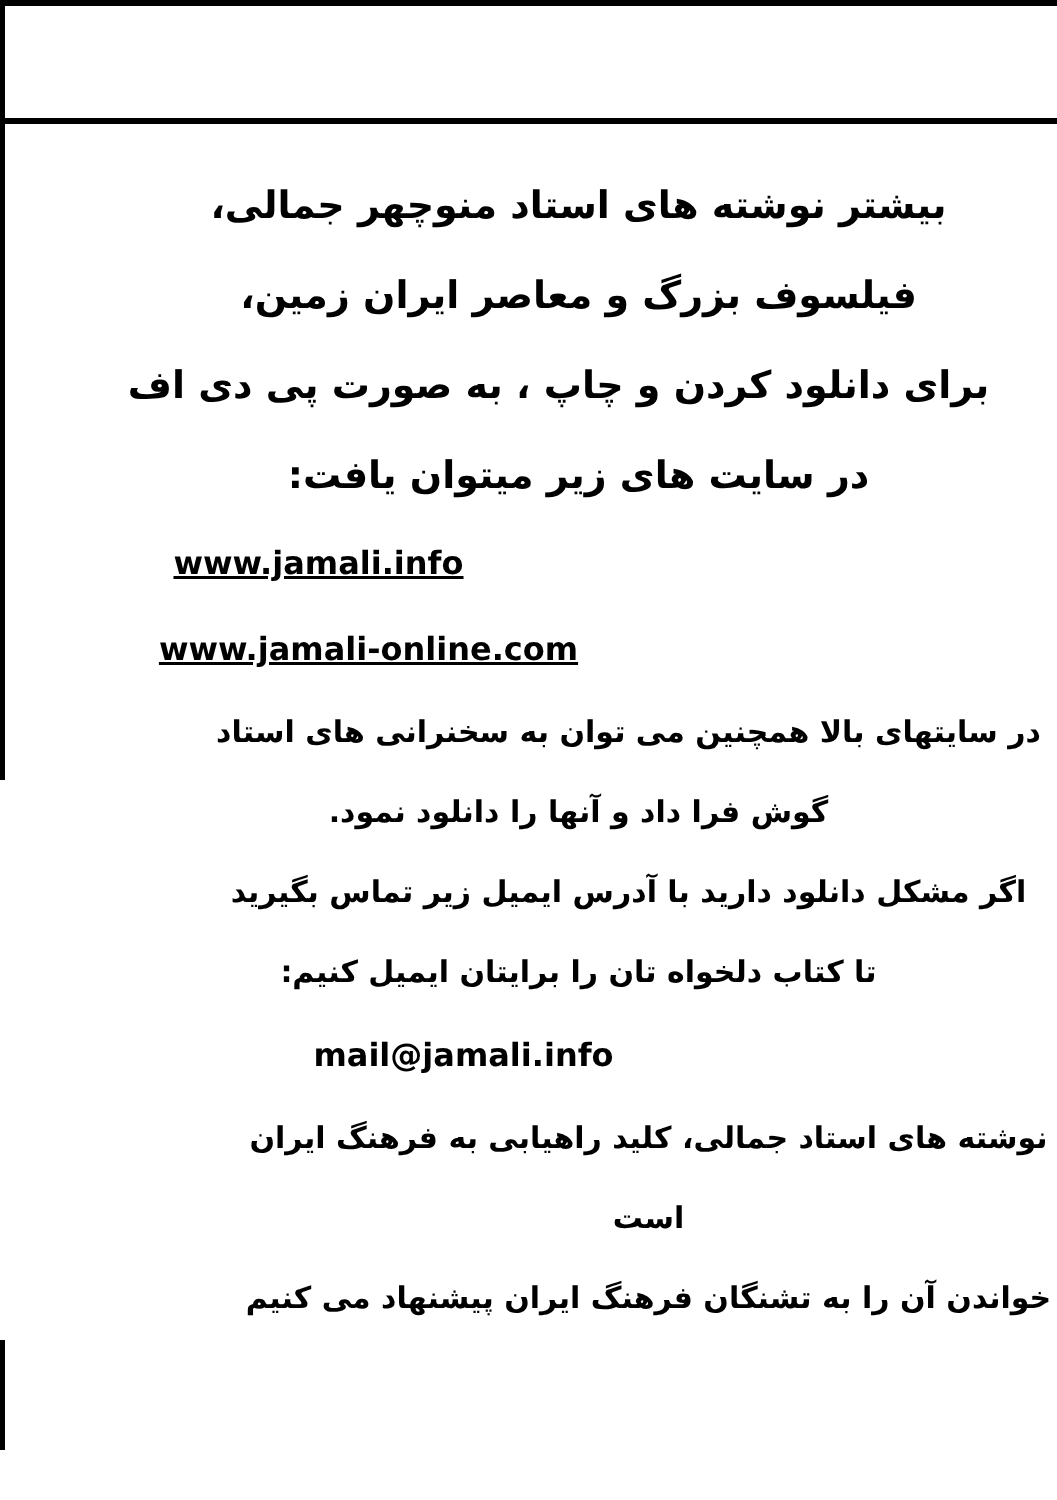بیشتر نوشته های استاد منوچهر جمالی،
فیلسوف بزرگ و معاصر ایران زمین،
برای دانلود کردن و چاپ ، به صورت پی دی اف
در سایت های زیر میتوان یافت:
www.jamali.info
www.jamali-online.com
در سایتهای بالا همچنین می توان به سخنرانی های استاد
گوش فرا داد و آنها را دانلود نمود.
اگر مشکل دانلود دارید با آدرس ایمیل زیر تماس بگیرید
تا کتاب دلخواه تان را برایتان ایمیل کنیم:
mail@jamali.info
نوشته های استاد جمالی، کلید راهیابی به فرهنگ ایران است
خواندن آن را به تشنگان فرهنگ ایران پیشنهاد می کنیم